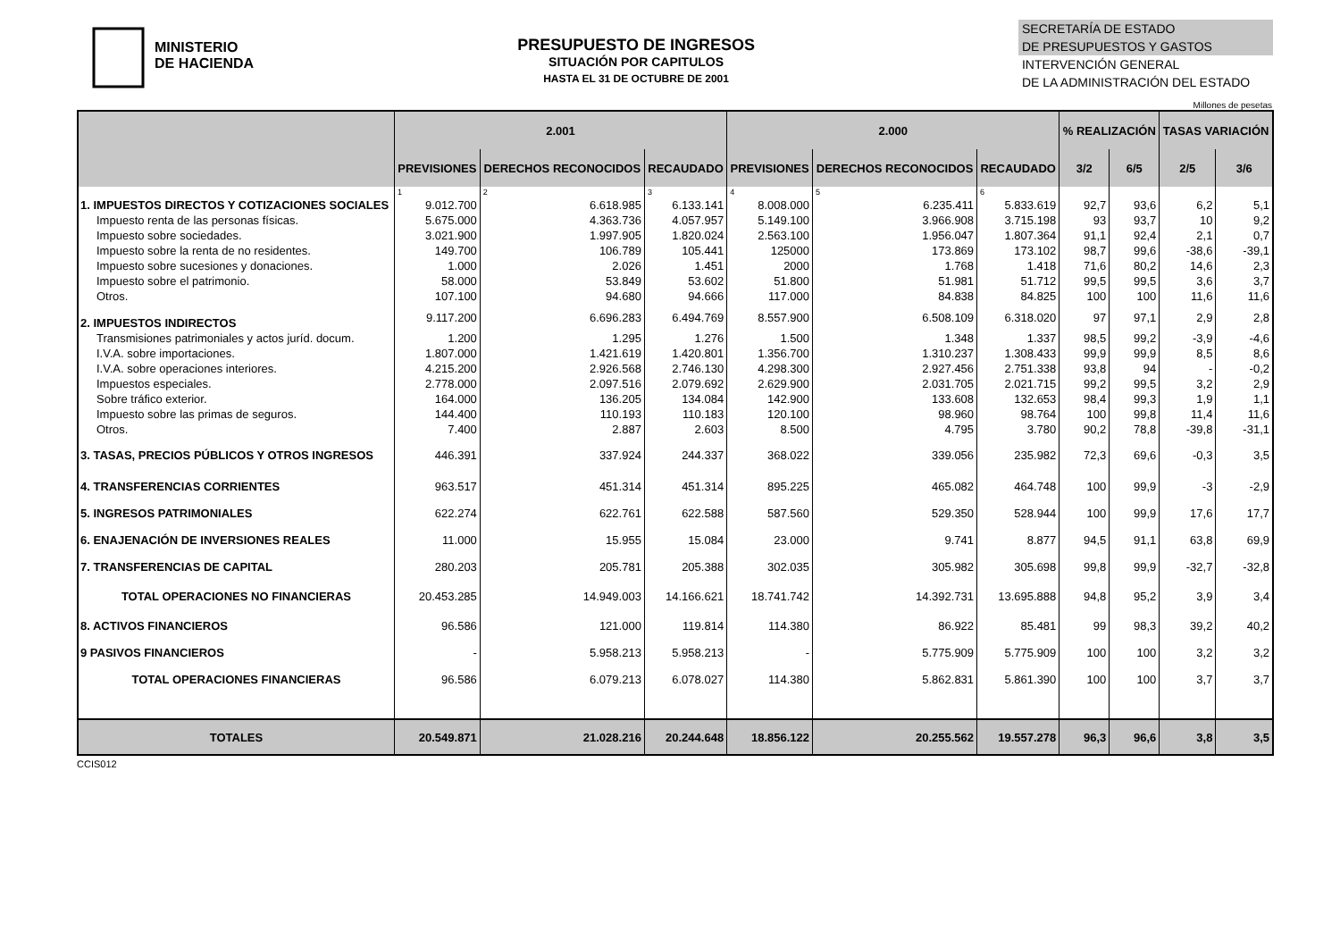MINISTERIO
DE HACIENDA
PRESUPUESTO DE INGRESOS
SITUACIÓN POR CAPITULOS
HASTA EL 31 DE OCTUBRE DE 2001
SECRETARÍA DE ESTADO
DE PRESUPUESTOS Y GASTOS
INTERVENCIÓN GENERAL
DE LA ADMINISTRACIÓN DEL ESTADO
Millones de pesetas
| | 2.001 | | | 2.000 | | | % REALIZACIÓN | | TASAS VARIACIÓN | |
| --- | --- | --- | --- | --- | --- | --- | --- | --- | --- | --- |
| | PREVISIONES | DERECHOS RECONOCIDOS | RECAUDADO | PREVISIONES | DERECHOS RECONOCIDOS | RECAUDADO | 3/2 | 6/5 | 2/5 | 3/6 |
| | 1 | 2 | 3 | 4 | 5 | 6 | | | | |
| 1. IMPUESTOS DIRECTOS Y COTIZACIONES SOCIALES | 9.012.700 | 6.618.985 | 6.133.141 | 8.008.000 | 6.235.411 | 5.833.619 | 92,7 | 93,6 | 6,2 | 5,1 |
| Impuesto renta de las personas físicas. | 5.675.000 | 4.363.736 | 4.057.957 | 5.149.100 | 3.966.908 | 3.715.198 | 93 | 93,7 | 10 | 9,2 |
| Impuesto sobre sociedades. | 3.021.900 | 1.997.905 | 1.820.024 | 2.563.100 | 1.956.047 | 1.807.364 | 91,1 | 92,4 | 2,1 | 0,7 |
| Impuesto sobre la renta de no residentes. | 149.700 | 106.789 | 105.441 | 125000 | 173.869 | 173.102 | 98,7 | 99,6 | -38,6 | -39,1 |
| Impuesto sobre sucesiones y donaciones. | 1.000 | 2.026 | 1.451 | 2000 | 1.768 | 1.418 | 71,6 | 80,2 | 14,6 | 2,3 |
| Impuesto sobre el patrimonio. | 58.000 | 53.849 | 53.602 | 51.800 | 51.981 | 51.712 | 99,5 | 99,5 | 3,6 | 3,7 |
| Otros. | 107.100 | 94.680 | 94.666 | 117.000 | 84.838 | 84.825 | 100 | 100 | 11,6 | 11,6 |
| 2. IMPUESTOS INDIRECTOS | 9.117.200 | 6.696.283 | 6.494.769 | 8.557.900 | 6.508.109 | 6.318.020 | 97 | 97,1 | 2,9 | 2,8 |
| Transmisiones patrimoniales y actos juríd. docum. | 1.200 | 1.295 | 1.276 | 1.500 | 1.348 | 1.337 | 98,5 | 99,2 | -3,9 | -4,6 |
| I.V.A. sobre importaciones. | 1.807.000 | 1.421.619 | 1.420.801 | 1.356.700 | 1.310.237 | 1.308.433 | 99,9 | 99,9 | 8,5 | 8,6 |
| I.V.A. sobre operaciones interiores. | 4.215.200 | 2.926.568 | 2.746.130 | 4.298.300 | 2.927.456 | 2.751.338 | 93,8 | 94 | - | -0,2 |
| Impuestos especiales. | 2.778.000 | 2.097.516 | 2.079.692 | 2.629.900 | 2.031.705 | 2.021.715 | 99,2 | 99,5 | 3,2 | 2,9 |
| Sobre tráfico exterior. | 164.000 | 136.205 | 134.084 | 142.900 | 133.608 | 132.653 | 98,4 | 99,3 | 1,9 | 1,1 |
| Impuesto sobre las primas de seguros. | 144.400 | 110.193 | 110.183 | 120.100 | 98.960 | 98.764 | 100 | 99,8 | 11,4 | 11,6 |
| Otros. | 7.400 | 2.887 | 2.603 | 8.500 | 4.795 | 3.780 | 90,2 | 78,8 | -39,8 | -31,1 |
| 3. TASAS, PRECIOS PÚBLICOS Y OTROS INGRESOS | 446.391 | 337.924 | 244.337 | 368.022 | 339.056 | 235.982 | 72,3 | 69,6 | -0,3 | 3,5 |
| 4. TRANSFERENCIAS CORRIENTES | 963.517 | 451.314 | 451.314 | 895.225 | 465.082 | 464.748 | 100 | 99,9 | -3 | -2,9 |
| 5. INGRESOS PATRIMONIALES | 622.274 | 622.761 | 622.588 | 587.560 | 529.350 | 528.944 | 100 | 99,9 | 17,6 | 17,7 |
| 6. ENAJENACIÓN DE INVERSIONES REALES | 11.000 | 15.955 | 15.084 | 23.000 | 9.741 | 8.877 | 94,5 | 91,1 | 63,8 | 69,9 |
| 7. TRANSFERENCIAS DE CAPITAL | 280.203 | 205.781 | 205.388 | 302.035 | 305.982 | 305.698 | 99,8 | 99,9 | -32,7 | -32,8 |
| TOTAL OPERACIONES NO FINANCIERAS | 20.453.285 | 14.949.003 | 14.166.621 | 18.741.742 | 14.392.731 | 13.695.888 | 94,8 | 95,2 | 3,9 | 3,4 |
| 8. ACTIVOS FINANCIEROS | 96.586 | 121.000 | 119.814 | 114.380 | 86.922 | 85.481 | 99 | 98,3 | 39,2 | 40,2 |
| 9 PASIVOS FINANCIEROS | - | 5.958.213 | 5.958.213 | - | 5.775.909 | 5.775.909 | 100 | 100 | 3,2 | 3,2 |
| TOTAL OPERACIONES FINANCIERAS | 96.586 | 6.079.213 | 6.078.027 | 114.380 | 5.862.831 | 5.861.390 | 100 | 100 | 3,7 | 3,7 |
| TOTALES | 20.549.871 | 21.028.216 | 20.244.648 | 18.856.122 | 20.255.562 | 19.557.278 | 96,3 | 96,6 | 3,8 | 3,5 |
CCIS012